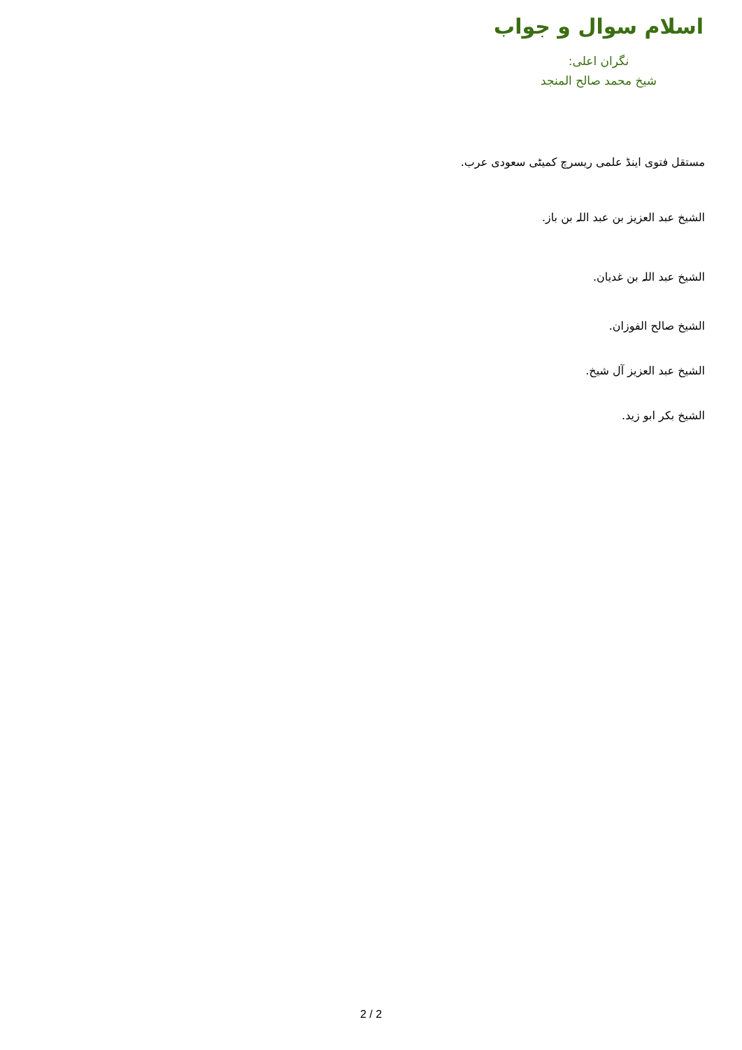اسلام سوال و جواب
نگران اعلی:
شیخ محمد صالح المنجد
مستقل فتوی اینڈ علمی ریسرچ کمیٹی سعودی عرب.
الشیخ عبد العزیز بن عبد اللہ بن باز.
الشیخ عبد اللہ بن غدیان.
الشیخ صالح الفوزان.
الشیخ عبد العزیز آل شیخ.
الشیخ بکر ابو زید.
2 / 2